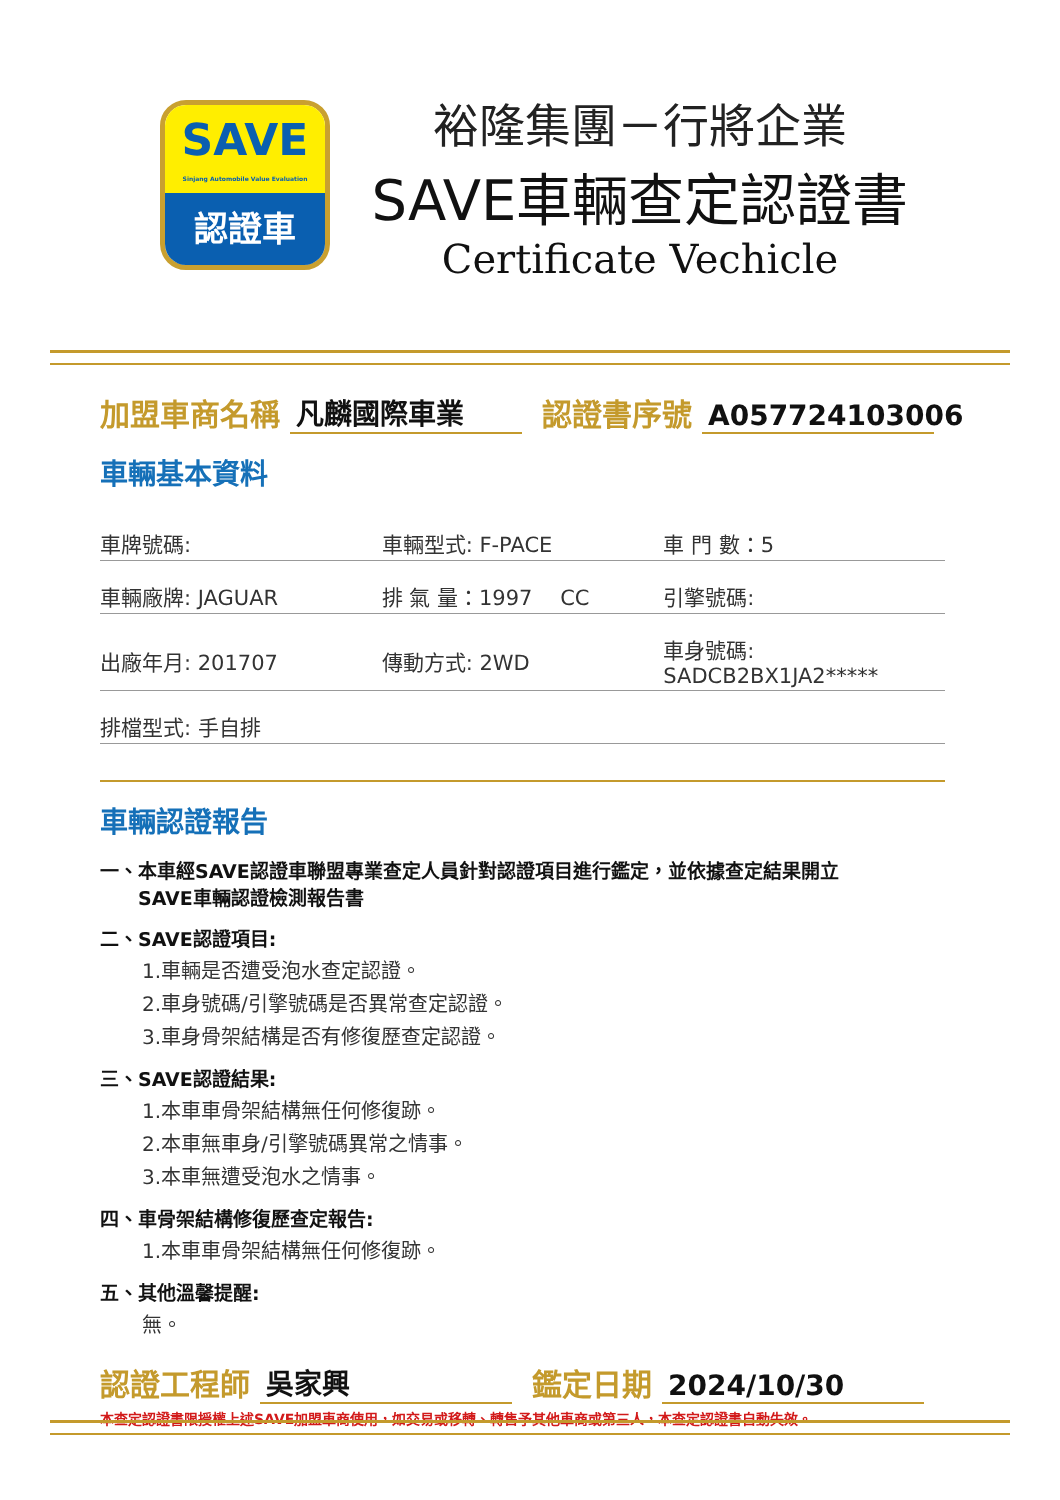SAVE
Sinjang Automobile Value Evaluation
認證車
裕隆集團－行將企業
SAVE車輛查定認證書
Certificate Vechicle
加盟車商名稱 凡麟國際車業 認證書序號 A057724103006
車輛基本資料
| 車牌號碼: | 車輛型式: F-PACE | 車 門 數：5 |
| 車輛廠牌: JAGUAR | 排 氣 量：1997 CC | 引擎號碼: |
| 出廠年月: 201707 | 傳動方式: 2WD | 車身號碼: SADCB2BX1JA2***** |
| 排檔型式: 手自排 | | |
車輛認證報告
一、本車經SAVE認證車聯盟專業查定人員針對認證項目進行鑑定，並依據查定結果開立
　　SAVE車輛認證檢測報告書
二、SAVE認證項目:
1.車輛是否遭受泡水查定認證。
2.車身號碼/引擎號碼是否異常查定認證。
3.車身骨架結構是否有修復歷查定認證。
三、SAVE認證結果:
1.本車車骨架結構無任何修復跡。
2.本車無車身/引擎號碼異常之情事。
3.本車無遭受泡水之情事。
四、車骨架結構修復歷查定報告:
1.本車車骨架結構無任何修復跡。
五、其他溫馨提醒:
無。
認證工程師 吳家興 鑑定日期 2024/10/30
本查定認證書限授權上述SAVE加盟車商使用，如交易或移轉、轉售予其他車商或第三人，本查定認證書自動失效。